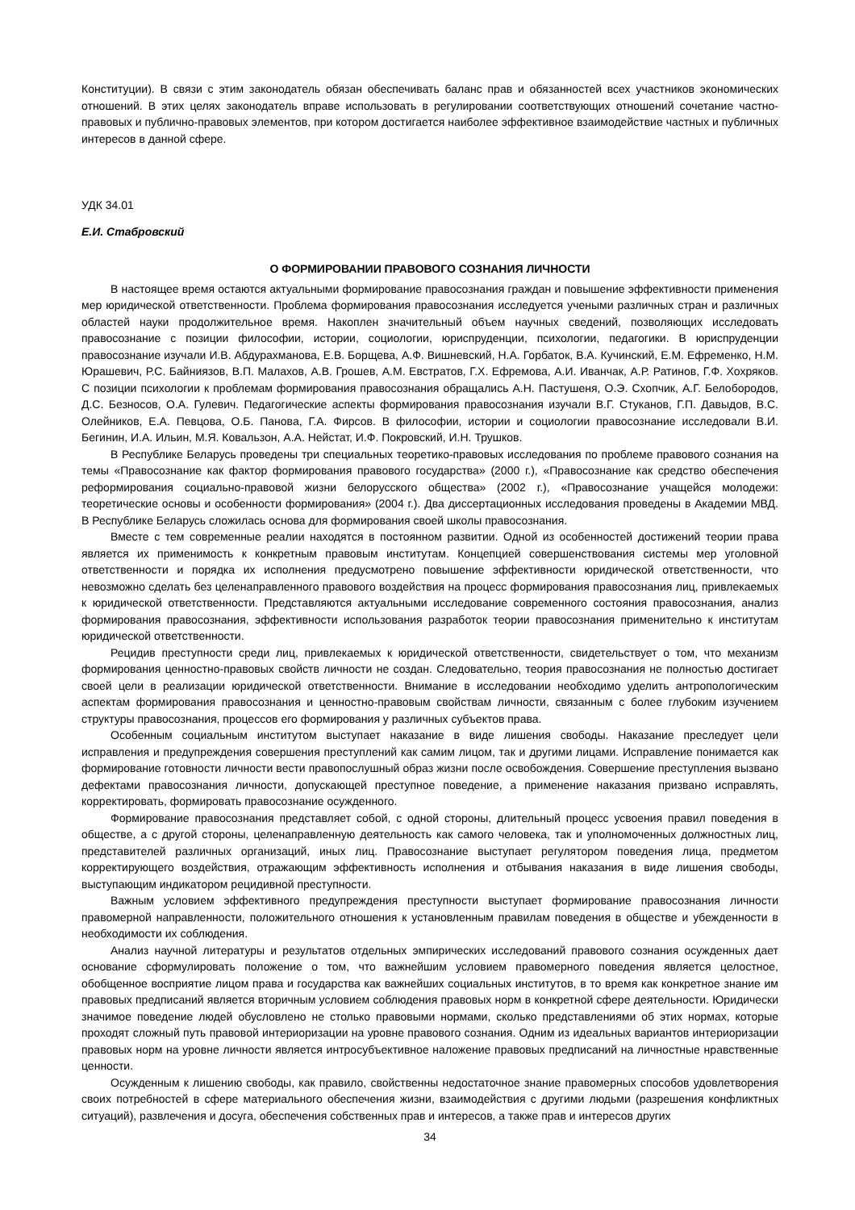Конституции). В связи с этим законодатель обязан обеспечивать баланс прав и обязанностей всех участников экономических отношений. В этих целях законодатель вправе использовать в регулировании соответствующих отношений сочетание частно-правовых и публично-правовых элементов, при котором достигается наиболее эффективное взаимодействие частных и публичных интересов в данной сфере.
УДК 34.01
Е.И. Стабровский
О ФОРМИРОВАНИИ ПРАВОВОГО СОЗНАНИЯ ЛИЧНОСТИ
В настоящее время остаются актуальными формирование правосознания граждан и повышение эффективности применения мер юридической ответственности. Проблема формирования правосознания исследуется учеными различных стран и различных областей науки продолжительное время. Накоплен значительный объем научных сведений, позволяющих исследовать правосознание с позиции философии, истории, социологии, юриспруденции, психологии, педагогики. В юриспруденции правосознание изучали И.В. Абдурахманова, Е.В. Борщева, А.Ф. Вишневский, Н.А. Горбаток, В.А. Кучинский, Е.М. Ефременко, Н.М. Юрашевич, Р.С. Байниязов, В.П. Малахов, А.В. Грошев, А.М. Евстратов, Г.Х. Ефремова, А.И. Иванчак, А.Р. Ратинов, Г.Ф. Хохряков. С позиции психологии к проблемам формирования правосознания обращались А.Н. Пастушеня, О.Э. Схопчик, А.Г. Белобородов, Д.С. Безносов, О.А. Гулевич. Педагогические аспекты формирования правосознания изучали В.Г. Стуканов, Г.П. Давыдов, В.С. Олейников, Е.А. Певцова, О.Б. Панова, Г.А. Фирсов. В философии, истории и социологии правосознание исследовали В.И. Бегинин, И.А. Ильин, М.Я. Ковальзон, А.А. Нейстат, И.Ф. Покровский, И.Н. Трушков.
В Республике Беларусь проведены три специальных теоретико-правовых исследования по проблеме правового сознания на темы «Правосознание как фактор формирования правового государства» (2000 г.), «Правосознание как средство обеспечения реформирования социально-правовой жизни белорусского общества» (2002 г.), «Правосознание учащейся молодежи: теоретические основы и особенности формирования» (2004 г.). Два диссертационных исследования проведены в Академии МВД. В Республике Беларусь сложилась основа для формирования своей школы правосознания.
Вместе с тем современные реалии находятся в постоянном развитии. Одной из особенностей достижений теории права является их применимость к конкретным правовым институтам. Концепцией совершенствования системы мер уголовной ответственности и порядка их исполнения предусмотрено повышение эффективности юридической ответственности, что невозможно сделать без целенаправленного правового воздействия на процесс формирования правосознания лиц, привлекаемых к юридической ответственности. Представляются актуальными исследование современного состояния правосознания, анализ формирования правосознания, эффективности использования разработок теории правосознания применительно к институтам юридической ответственности.
Рецидив преступности среди лиц, привлекаемых к юридической ответственности, свидетельствует о том, что механизм формирования ценностно-правовых свойств личности не создан. Следовательно, теория правосознания не полностью достигает своей цели в реализации юридической ответственности. Внимание в исследовании необходимо уделить антропологическим аспектам формирования правосознания и ценностно-правовым свойствам личности, связанным с более глубоким изучением структуры правосознания, процессов его формирования у различных субъектов права.
Особенным социальным институтом выступает наказание в виде лишения свободы. Наказание преследует цели исправления и предупреждения совершения преступлений как самим лицом, так и другими лицами. Исправление понимается как формирование готовности личности вести правопослушный образ жизни после освобождения. Совершение преступления вызвано дефектами правосознания личности, допускающей преступное поведение, а применение наказания призвано исправлять, корректировать, формировать правосознание осужденного.
Формирование правосознания представляет собой, с одной стороны, длительный процесс усвоения правил поведения в обществе, а с другой стороны, целенаправленную деятельность как самого человека, так и уполномоченных должностных лиц, представителей различных организаций, иных лиц. Правосознание выступает регулятором поведения лица, предметом корректирующего воздействия, отражающим эффективность исполнения и отбывания наказания в виде лишения свободы, выступающим индикатором рецидивной преступности.
Важным условием эффективного предупреждения преступности выступает формирование правосознания личности правомерной направленности, положительного отношения к установленным правилам поведения в обществе и убежденности в необходимости их соблюдения.
Анализ научной литературы и результатов отдельных эмпирических исследований правового сознания осужденных дает основание сформулировать положение о том, что важнейшим условием правомерного поведения является целостное, обобщенное восприятие лицом права и государства как важнейших социальных институтов, в то время как конкретное знание им правовых предписаний является вторичным условием соблюдения правовых норм в конкретной сфере деятельности. Юридически значимое поведение людей обусловлено не столько правовыми нормами, сколько представлениями об этих нормах, которые проходят сложный путь правовой интериоризации на уровне правового сознания. Одним из идеальных вариантов интериоризации правовых норм на уровне личности является интросубъективное наложение правовых предписаний на личностные нравственные ценности.
Осужденным к лишению свободы, как правило, свойственны недостаточное знание правомерных способов удовлетворения своих потребностей в сфере материального обеспечения жизни, взаимодействия с другими людьми (разрешения конфликтных ситуаций), развлечения и досуга, обеспечения собственных прав и интересов, а также прав и интересов других
34